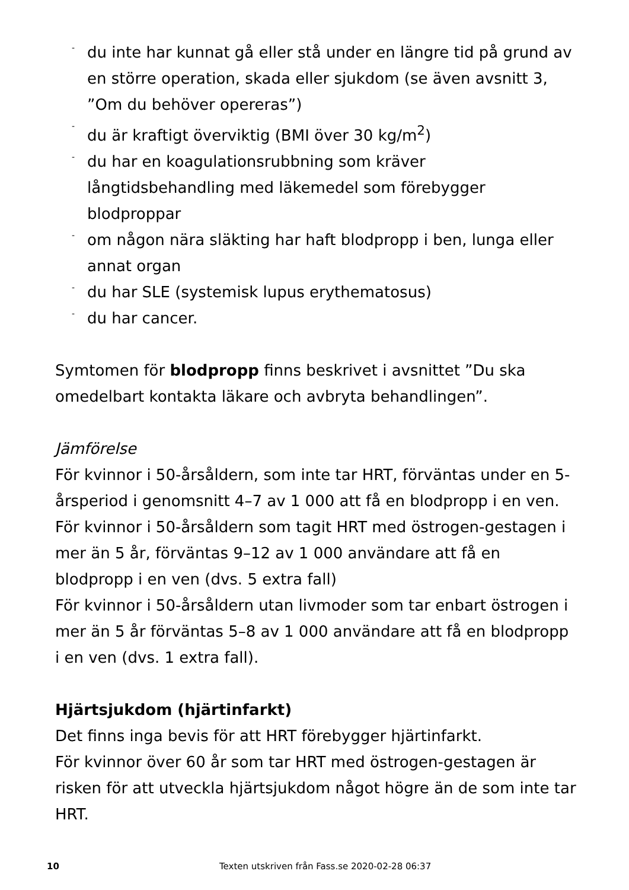- du inte har kunnat gå eller stå under en längre tid på grund av en större operation, skada eller sjukdom (se även avsnitt 3, ”Om du behöver opereras”)
- du är kraftigt överviktig (BMI över 30 kg/m<sup>2</sup>)
- du har en koagulationsrubbning som kräver långtidsbehandling med läkemedel som förebygger blodproppar
- om någon nära släkting har haft blodpropp i ben, lunga eller annat organ
- du har SLE (systemisk lupus erythematosus)
- du har cancer.
Symtomen för blodpropp finns beskrivet i avsnittet ”Du ska omedelbart kontakta läkare och avbryta behandlingen”.
Jämförelse
För kvinnor i 50-årsåldern, som inte tar HRT, förväntas under en 5-årsperiod i genomsnitt 4–7 av 1 000 att få en blodpropp i en ven.
För kvinnor i 50-årsåldern som tagit HRT med östrogen-gestagen i mer än 5 år, förväntas 9–12 av 1 000 användare att få en blodpropp i en ven (dvs. 5 extra fall)
För kvinnor i 50-årsåldern utan livmoder som tar enbart östrogen i mer än 5 år förväntas 5–8 av 1 000 användare att få en blodpropp i en ven (dvs. 1 extra fall).
Hjärtsjukdom (hjärtinfarkt)
Det finns inga bevis för att HRT förebygger hjärtinfarkt.
För kvinnor över 60 år som tar HRT med östrogen-gestagen är risken för att utveckla hjärtsjukdom något högre än de som inte tar HRT.
10 Texten utskriven från Fass.se 2020-02-28 06:37